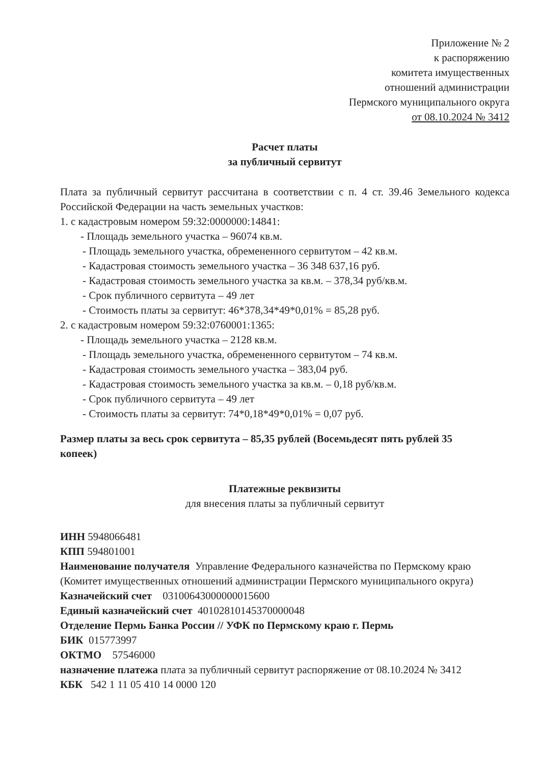Приложение № 2
к распоряжению
комитета имущественных
отношений администрации
Пермского муниципального округа
от 08.10.2024 № 3412
Расчет платы
за публичный сервитут
Плата за публичный сервитут рассчитана в соответствии с п. 4 ст. 39.46 Земельного кодекса Российской Федерации на часть земельных участков:
1. с кадастровым номером 59:32:0000000:14841:
- Площадь земельного участка – 96074 кв.м.
- Площадь земельного участка, обремененного сервитутом – 42 кв.м.
- Кадастровая стоимость земельного участка – 36 348 637,16 руб.
- Кадастровая стоимость земельного участка за кв.м. – 378,34 руб/кв.м.
- Срок публичного сервитута – 49 лет
- Стоимость платы за сервитут: 46*378,34*49*0,01% = 85,28 руб.
2. с кадастровым номером 59:32:0760001:1365:
- Площадь земельного участка – 2128 кв.м.
- Площадь земельного участка, обремененного сервитутом – 74 кв.м.
- Кадастровая стоимость земельного участка – 383,04 руб.
- Кадастровая стоимость земельного участка за кв.м. – 0,18 руб/кв.м.
- Срок публичного сервитута – 49 лет
- Стоимость платы за сервитут: 74*0,18*49*0,01% = 0,07 руб.
Размер платы за весь срок сервитута – 85,35 рублей (Восемьдесят пять рублей 35 копеек)
Платежные реквизиты
для внесения платы за публичный сервитут
ИНН 5948066481
КПП 594801001
Наименование получателя Управление Федерального казначейства по Пермскому краю (Комитет имущественных отношений администрации Пермского муниципального округа)
Казначейский счет 03100643000000015600
Единый казначейский счет 40102810145370000048
Отделение Пермь Банка России // УФК по Пермскому краю г. Пермь
БИК 015773997
ОКТМО 57546000
назначение платежа плата за публичный сервитут распоряжение от 08.10.2024 № 3412
КБК 542 1 11 05 410 14 0000 120